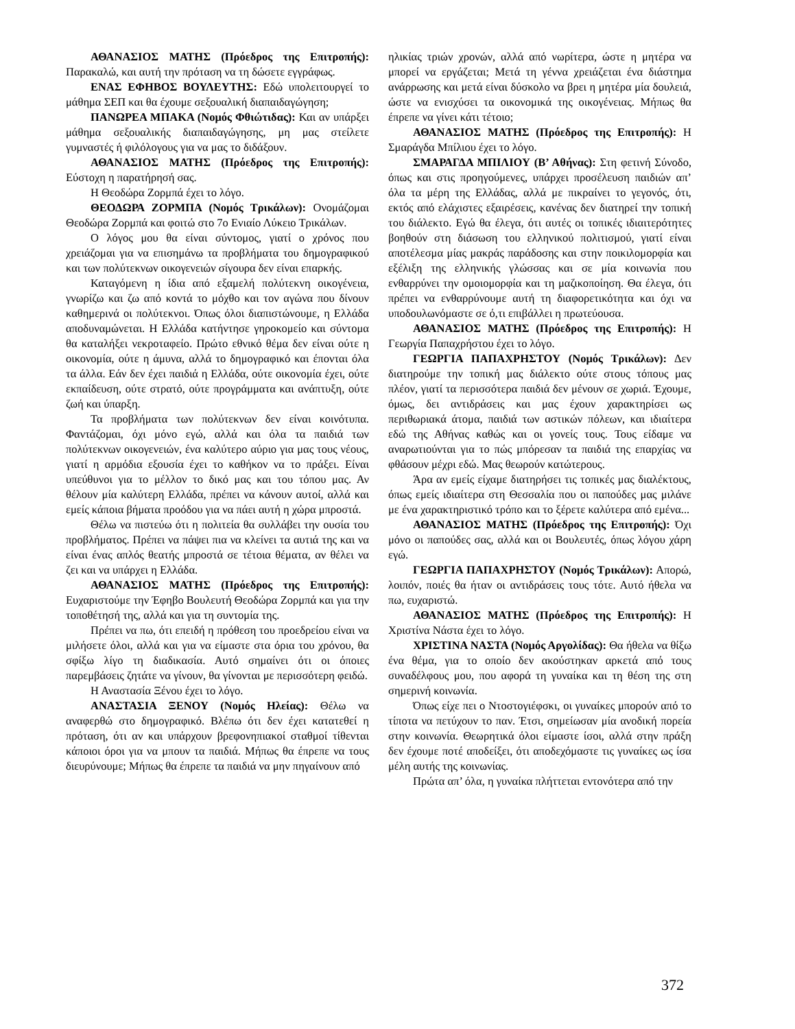ΑΘΑΝΑΣΙΟΣ ΜΑΤΗΣ (Πρόεδρος της Επιτροπής): Παρακαλώ, και αυτή την πρόταση να τη δώσετε εγγράφως.
ΕΝΑΣ ΕΦΗΒΟΣ ΒΟΥΛΕΥΤΗΣ: Εδώ υπολειτουργεί το μάθημα ΣΕΠ και θα έχουμε σεξουαλική διαπαιδαγώγηση;
ΠΑΝΩΡΕΑ ΜΠΑΚΑ (Νομός Φθιώτιδας): Και αν υπάρξει μάθημα σεξουαλικής διαπαιδαγώγησης, μη μας στείλετε γυμναστές ή φιλόλογους για να μας το διδάξουν.
ΑΘΑΝΑΣΙΟΣ ΜΑΤΗΣ (Πρόεδρος της Επιτροπής): Εύστοχη η παρατήρησή σας.
Η Θεοδώρα Ζορμπά έχει το λόγο.
ΘΕΟΔΩΡΑ ΖΟΡΜΠΑ (Νομός Τρικάλων): Ονομάζομαι Θεοδώρα Ζορμπά και φοιτώ στο 7ο Ενιαίο Λύκειο Τρικάλων.
Ο λόγος μου θα είναι σύντομος, γιατί ο χρόνος που χρειάζομαι για να επισημάνω τα προβλήματα του δημογραφικού και των πολύτεκνων οικογενειών σίγουρα δεν είναι επαρκής.
Καταγόμενη η ίδια από εξαμελή πολύτεκνη οικογένεια, γνωρίζω και ζω από κοντά το μόχθο και τον αγώνα που δίνουν καθημερινά οι πολύτεκνοι. Όπως όλοι διαπιστώνουμε, η Ελλάδα αποδυναμώνεται. Η Ελλάδα κατήντησε γηροκομείο και σύντομα θα καταλήξει νεκροταφείο. Πρώτο εθνικό θέμα δεν είναι ούτε η οικονομία, ούτε η άμυνα, αλλά το δημογραφικό και έπονται όλα τα άλλα. Εάν δεν έχει παιδιά η Ελλάδα, ούτε οικονομία έχει, ούτε εκπαίδευση, ούτε στρατό, ούτε προγράμματα και ανάπτυξη, ούτε ζωή και ύπαρξη.
Τα προβλήματα των πολύτεκνων δεν είναι κοινότυπα. Φαντάζομαι, όχι μόνο εγώ, αλλά και όλα τα παιδιά των πολύτεκνων οικογενειών, ένα καλύτερο αύριο για μας τους νέους, γιατί η αρμόδια εξουσία έχει το καθήκον να το πράξει. Είναι υπεύθυνοι για το μέλλον το δικό μας και του τόπου μας. Αν θέλουν μία καλύτερη Ελλάδα, πρέπει να κάνουν αυτοί, αλλά και εμείς κάποια βήματα προόδου για να πάει αυτή η χώρα μπροστά.
Θέλω να πιστεύω ότι η πολιτεία θα συλλάβει την ουσία του προβλήματος. Πρέπει να πάψει πια να κλείνει τα αυτιά της και να είναι ένας απλός θεατής μπροστά σε τέτοια θέματα, αν θέλει να ζει και να υπάρχει η Ελλάδα.
ΑΘΑΝΑΣΙΟΣ ΜΑΤΗΣ (Πρόεδρος της Επιτροπής): Ευχαριστούμε την Έφηβο Βουλευτή Θεοδώρα Ζορμπά και για την τοποθέτησή της, αλλά και για τη συντομία της.
Πρέπει να πω, ότι επειδή η πρόθεση του προεδρείου είναι να μιλήσετε όλοι, αλλά και για να είμαστε στα όρια του χρόνου, θα σφίξω λίγο τη διαδικασία. Αυτό σημαίνει ότι οι όποιες παρεμβάσεις ζητάτε να γίνουν, θα γίνονται με περισσότερη φειδώ.
Η Αναστασία Ξένου έχει το λόγο.
ΑΝΑΣΤΑΣΙΑ ΞΕΝΟΥ (Νομός Ηλείας): Θέλω να αναφερθώ στο δημογραφικό. Βλέπω ότι δεν έχει κατατεθεί η πρόταση, ότι αν και υπάρχουν βρεφονηπιακοί σταθμοί τίθενται κάποιοι όροι για να μπουν τα παιδιά. Μήπως θα έπρεπε να τους διευρύνουμε; Μήπως θα έπρεπε τα παιδιά να μην πηγαίνουν από
ηλικίας τριών χρονών, αλλά από νωρίτερα, ώστε η μητέρα να μπορεί να εργάζεται; Μετά τη γέννα χρειάζεται ένα διάστημα ανάρρωσης και μετά είναι δύσκολο να βρει η μητέρα μία δουλειά, ώστε να ενισχύσει τα οικονομικά της οικογένειας. Μήπως θα έπρεπε να γίνει κάτι τέτοιο;
ΑΘΑΝΑΣΙΟΣ ΜΑΤΗΣ (Πρόεδρος της Επιτροπής): Η Σμαράγδα Μπίλιου έχει το λόγο.
ΣΜΑΡΑΓΔΑ ΜΠΙΛΙΟΥ (Β’ Αθήνας): Στη φετινή Σύνοδο, όπως και στις προηγούμενες, υπάρχει προσέλευση παιδιών απ’ όλα τα μέρη της Ελλάδας, αλλά με πικραίνει το γεγονός, ότι, εκτός από ελάχιστες εξαιρέσεις, κανένας δεν διατηρεί την τοπική του διάλεκτο. Εγώ θα έλεγα, ότι αυτές οι τοπικές ιδιαιτερότητες βοηθούν στη διάσωση του ελληνικού πολιτισμού, γιατί είναι αποτέλεσμα μίας μακράς παράδοσης και στην ποικιλομορφία και εξέλιξη της ελληνικής γλώσσας και σε μία κοινωνία που ενθαρρύνει την ομοιομορφία και τη μαζικοποίηση. Θα έλεγα, ότι πρέπει να ενθαρρύνουμε αυτή τη διαφορετικότητα και όχι να υποδουλωνόμαστε σε ό,τι επιβάλλει η πρωτεύουσα.
ΑΘΑΝΑΣΙΟΣ ΜΑΤΗΣ (Πρόεδρος της Επιτροπής): Η Γεωργία Παπαχρήστου έχει το λόγο.
ΓΕΩΡΓΙΑ ΠΑΠΑΧΡΗΣΤΟΥ (Νομός Τρικάλων): Δεν διατηρούμε την τοπική μας διάλεκτο ούτε στους τόπους μας πλέον, γιατί τα περισσότερα παιδιά δεν μένουν σε χωριά. Έχουμε, όμως, δει αντιδράσεις και μας έχουν χαρακτηρίσει ως περιθωριακά άτομα, παιδιά των αστικών πόλεων, και ιδιαίτερα εδώ της Αθήνας καθώς και οι γονείς τους. Τους είδαμε να αναρωτιούνται για το πώς μπόρεσαν τα παιδιά της επαρχίας να φθάσουν μέχρι εδώ. Μας θεωρούν κατώτερους.
Άρα αν εμείς είχαμε διατηρήσει τις τοπικές μας διαλέκτους, όπως εμείς ιδιαίτερα στη Θεσσαλία που οι παπούδες μας μιλάνε με ένα χαρακτηριστικό τρόπο και το ξέρετε καλύτερα από εμένα...
ΑΘΑΝΑΣΙΟΣ ΜΑΤΗΣ (Πρόεδρος της Επιτροπής): Όχι μόνο οι παπούδες σας, αλλά και οι Βουλευτές, όπως λόγου χάρη εγώ.
ΓΕΩΡΓΙΑ ΠΑΠΑΧΡΗΣΤΟΥ (Νομός Τρικάλων): Απορώ, λοιπόν, ποιές θα ήταν οι αντιδράσεις τους τότε. Αυτό ήθελα να πω, ευχαριστώ.
ΑΘΑΝΑΣΙΟΣ ΜΑΤΗΣ (Πρόεδρος της Επιτροπής): Η Χριστίνα Νάστα έχει το λόγο.
ΧΡΙΣΤΙΝΑ ΝΑΣΤΑ (Νομός Αργολίδας): Θα ήθελα να θίξω ένα θέμα, για το οποίο δεν ακούστηκαν αρκετά από τους συναδέλφους μου, που αφορά τη γυναίκα και τη θέση της στη σημερινή κοινωνία.
Όπως είχε πει ο Ντοστογιέφσκι, οι γυναίκες μπορούν από το τίποτα να πετύχουν το παν. Έτσι, σημείωσαν μία ανοδική πορεία στην κοινωνία. Θεωρητικά όλοι είμαστε ίσοι, αλλά στην πράξη δεν έχουμε ποτέ αποδείξει, ότι αποδεχόμαστε τις γυναίκες ως ίσα μέλη αυτής της κοινωνίας.
Πρώτα απ’ όλα, η γυναίκα πλήττεται εντονότερα από την
372